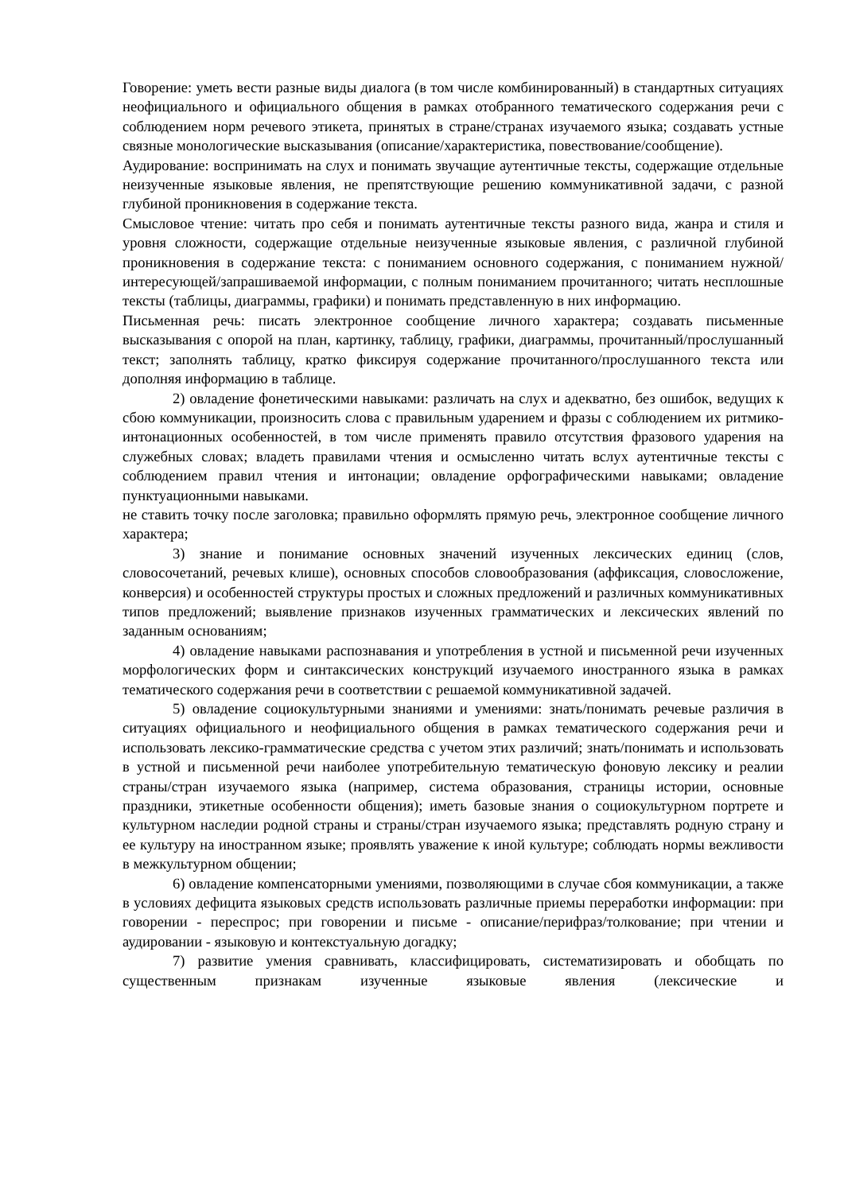Говорение: уметь вести разные виды диалога (в том числе комбинированный) в стандартных ситуациях неофициального и официального общения в рамках отобранного тематического содержания речи с соблюдением норм речевого этикета, принятых в стране/странах изучаемого языка; создавать устные связные монологические высказывания (описание/характеристика, повествование/сообщение).
Аудирование: воспринимать на слух и понимать звучащие аутентичные тексты, содержащие отдельные неизученные языковые явления, не препятствующие решению коммуникативной задачи, с разной глубиной проникновения в содержание текста.
Смысловое чтение: читать про себя и понимать аутентичные тексты разного вида, жанра и стиля и уровня сложности, содержащие отдельные неизученные языковые явления, с различной глубиной проникновения в содержание текста: с пониманием основного содержания, с пониманием нужной/интересующей/запрашиваемой информации, с полным пониманием прочитанного; читать несплошные тексты (таблицы, диаграммы, графики) и понимать представленную в них информацию.
Письменная речь: писать электронное сообщение личного характера; создавать письменные высказывания с опорой на план, картинку, таблицу, графики, диаграммы, прочитанный/прослушанный текст; заполнять таблицу, кратко фиксируя содержание прочитанного/прослушанного текста или дополняя информацию в таблице.
2) овладение фонетическими навыками: различать на слух и адекватно, без ошибок, ведущих к сбою коммуникации, произносить слова с правильным ударением и фразы с соблюдением их ритмико-интонационных особенностей, в том числе применять правило отсутствия фразового ударения на служебных словах; владеть правилами чтения и осмысленно читать вслух аутентичные тексты с соблюдением правил чтения и интонации; овладение орфографическими навыками; овладение пунктуационными навыками.
не ставить точку после заголовка; правильно оформлять прямую речь, электронное сообщение личного характера;
3) знание и понимание основных значений изученных лексических единиц (слов, словосочетаний, речевых клише), основных способов словообразования (аффиксация, словосложение, конверсия) и особенностей структуры простых и сложных предложений и различных коммуникативных типов предложений; выявление признаков изученных грамматических и лексических явлений по заданным основаниям;
4) овладение навыками распознавания и употребления в устной и письменной речи изученных морфологических форм и синтаксических конструкций изучаемого иностранного языка в рамках тематического содержания речи в соответствии с решаемой коммуникативной задачей.
5) овладение социокультурными знаниями и умениями: знать/понимать речевые различия в ситуациях официального и неофициального общения в рамках тематического содержания речи и использовать лексико-грамматические средства с учетом этих различий; знать/понимать и использовать в устной и письменной речи наиболее употребительную тематическую фоновую лексику и реалии страны/стран изучаемого языка (например, система образования, страницы истории, основные праздники, этикетные особенности общения); иметь базовые знания о социокультурном портрете и культурном наследии родной страны и страны/стран изучаемого языка; представлять родную страну и ее культуру на иностранном языке; проявлять уважение к иной культуре; соблюдать нормы вежливости в межкультурном общении;
6) овладение компенсаторными умениями, позволяющими в случае сбоя коммуникации, а также в условиях дефицита языковых средств использовать различные приемы переработки информации: при говорении - переспрос; при говорении и письме - описание/перифраз/толкование; при чтении и аудировании - языковую и контекстуальную догадку;
7) развитие умения сравнивать, классифицировать, систематизировать и обобщать по существенным признакам изученные языковые явления (лексические и